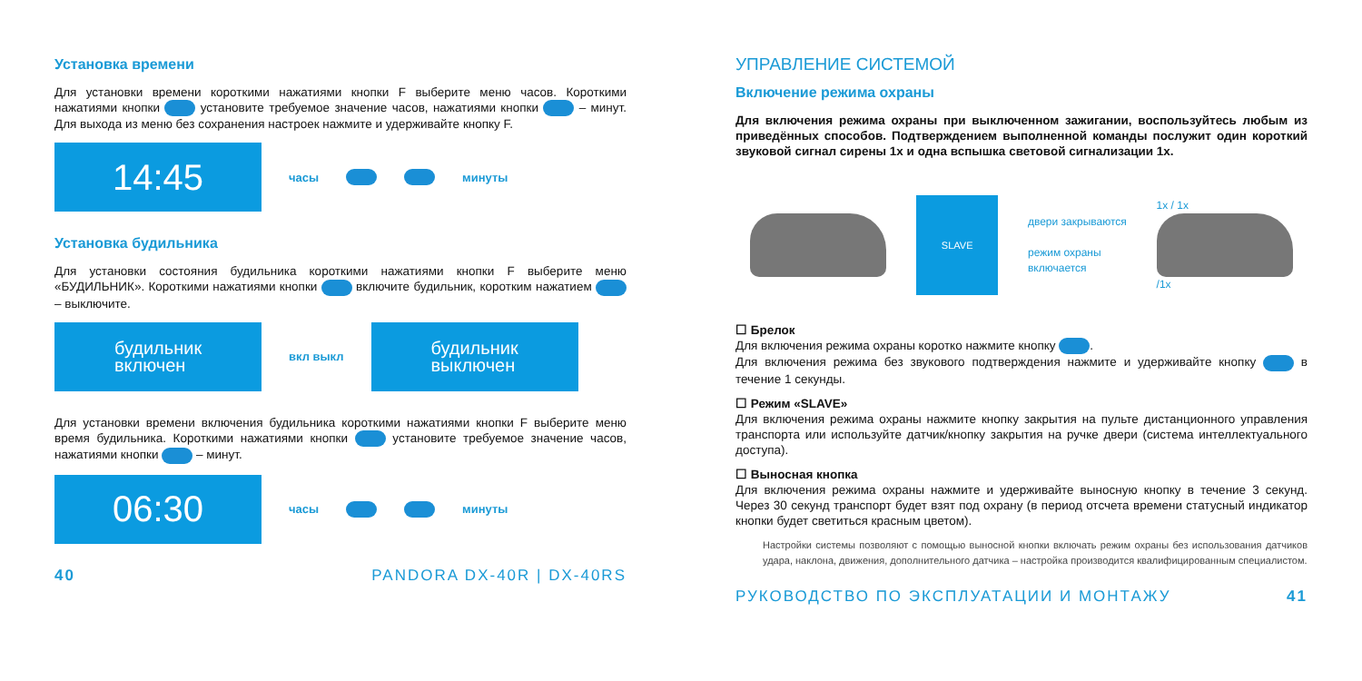Установка времени
Для установки времени короткими нажатиями кнопки F выберите меню часов. Короткими нажатиями кнопки установите требуемое значение часов, нажатиями кнопки – минут. Для выхода из меню без сохранения настроек нажмите и удерживайте кнопку F.
14:45
часы минуты
Установка будильника
Для установки состояния будильника короткими нажатиями кнопки F выберите меню «БУДИЛЬНИК». Короткими нажатиями кнопки включите будильник, коротким нажатием – выключите.
будильник
включен
вкл выкл
будильник
выключен
Для установки времени включения будильника короткими нажатиями кнопки F выберите меню время будильника. Короткими нажатиями кнопки установите требуемое значение часов, нажатиями кнопки – минут.
06:30
часы минуты
40 PANDORA DX-40R | DX-40RS
УПРАВЛЕНИЕ СИСТЕМОЙ
Включение режима охраны
Для включения режима охраны при выключенном зажигании, воспользуйтесь любым из приведённых способов. Подтверждением выполненной команды послужит один короткий звуковой сигнал сирены 1x и одна вспышка световой сигнализации 1x.
SLAVE
двери закрываются
режим охраны
включается
1x / 1x
/1x
☐ Брелок
Для включения режима охраны коротко нажмите кнопку .
Для включения режима без звукового подтверждения нажмите и удерживайте кнопку в течение 1 секунды.
☐ Режим «SLAVE»
Для включения режима охраны нажмите кнопку закрытия на пульте дистанционного управления транспорта или используйте датчик/кнопку закрытия на ручке двери (система интеллектуального доступа).
☐ Выносная кнопка
Для включения режима охраны нажмите и удерживайте выносную кнопку в течение 3 секунд. Через 30 секунд транспорт будет взят под охрану (в период отсчета времени статусный индикатор кнопки будет светиться красным цветом).
Настройки системы позволяют с помощью выносной кнопки включать режим охраны без использования датчиков удара, наклона, движения, дополнительного датчика – настройка производится квалифицированным специалистом.
РУКОВОДСТВО ПО ЭКСПЛУАТАЦИИ И МОНТАЖУ 41